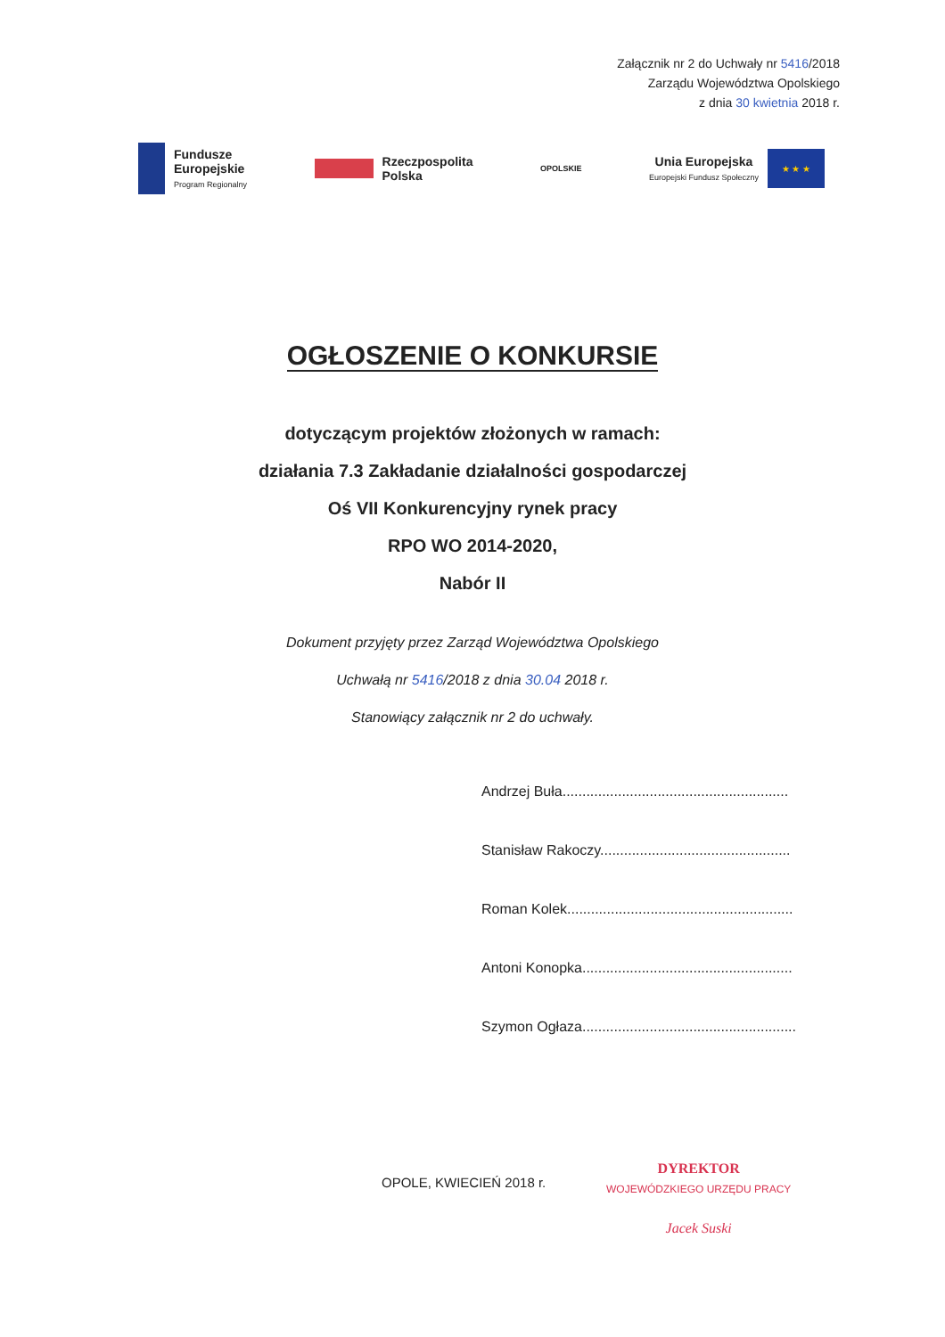Załącznik nr 2 do Uchwały nr 5416/2018
Zarządu Województwa Opolskiego
z dnia 30 kwietnia 2018 r.
Fundusze
Europejskie
Program Regionalny
Rzeczpospolita
Polska
OPOLSKIE
Unia Europejska
Europejski Fundusz Społeczny
★ ★ ★
OGŁOSZENIE O KONKURSIE
dotyczącym projektów złożonych w ramach:
działania 7.3 Zakładanie działalności gospodarczej
Oś VII Konkurencyjny rynek pracy
RPO WO 2014-2020,
Nabór II
Dokument przyjęty przez Zarząd Województwa Opolskiego
Uchwałą nr 5416/2018 z dnia 30.04 2018 r.
Stanowiący załącznik nr 2 do uchwały.
Andrzej Buła.........................................................
Stanisław Rakoczy................................................
Roman Kolek.........................................................
Antoni Konopka.....................................................
Szymon Ogłaza......................................................
OPOLE, KWIECIEŃ 2018 r.
DYREKTOR
WOJEWÓDZKIEGO URZĘDU PRACY
Jacek Suski